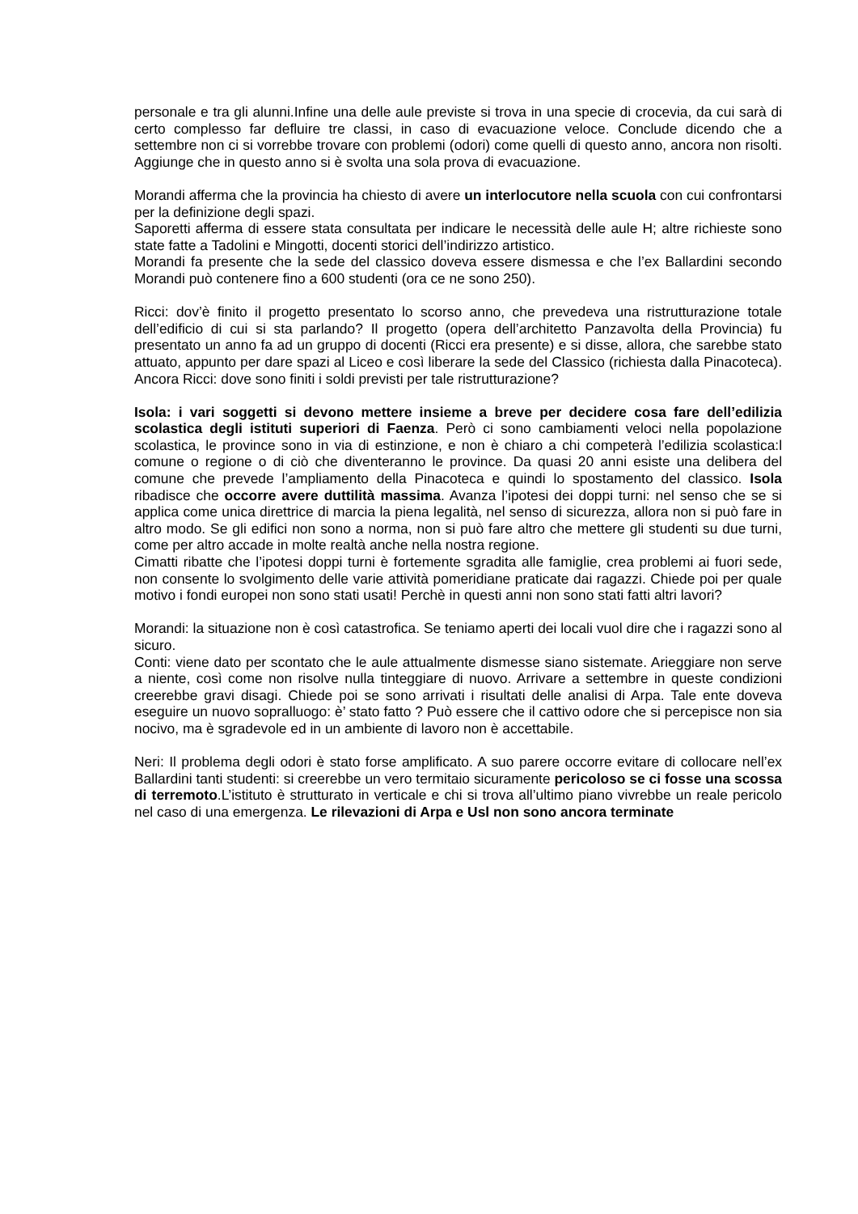personale e tra gli alunni.Infine una delle aule previste si trova in una specie di crocevia, da cui sarà di certo complesso far defluire tre classi, in caso di evacuazione veloce. Conclude dicendo che a settembre non ci si vorrebbe trovare con problemi (odori) come quelli di questo anno, ancora non risolti. Aggiunge che in questo anno si è svolta una sola prova di evacuazione.
Morandi afferma che la provincia ha chiesto di avere un interlocutore nella scuola con cui confrontarsi per la definizione degli spazi.
Saporetti afferma di essere stata consultata per indicare le necessità delle aule H; altre richieste sono state fatte a Tadolini e Mingotti, docenti storici dell’indirizzo artistico.
Morandi fa presente che la sede del classico doveva essere dismessa e che l’ex Ballardini secondo Morandi può contenere fino a 600 studenti (ora ce ne sono 250).
Ricci: dov’è finito il progetto presentato lo scorso anno, che prevedeva una ristrutturazione totale dell’edificio di cui si sta parlando? Il progetto (opera dell’architetto Panzavolta della Provincia) fu presentato un anno fa ad un gruppo di docenti (Ricci era presente) e si disse, allora, che sarebbe stato attuato, appunto per dare spazi al Liceo e così liberare la sede del Classico (richiesta dalla Pinacoteca). Ancora Ricci: dove sono finiti i soldi previsti per tale ristrutturazione?
Isola: i vari soggetti si devono mettere insieme a breve per decidere cosa fare dell’edilizia scolastica degli istituti superiori di Faenza. Però ci sono cambiamenti veloci nella popolazione scolastica, le province sono in via di estinzione, e non è chiaro a chi competerà l’edilizia scolastica:l comune o regione o di ciò che diventeranno le province. Da quasi 20 anni esiste una delibera del comune che prevede l’ampliamento della Pinacoteca e quindi lo spostamento del classico. Isola ribadisce che occorre avere duttilità massima. Avanza l’ipotesi dei doppi turni: nel senso che se si applica come unica direttrice di marcia la piena legalità, nel senso di sicurezza, allora non si può fare in altro modo. Se gli edifici non sono a norma, non si può fare altro che mettere gli studenti su due turni, come per altro accade in molte realtà anche nella nostra regione.
Cimatti ribatte che l’ipotesi doppi turni è fortemente sgradita alle famiglie, crea problemi ai fuori sede, non consente lo svolgimento delle varie attività pomeridiane praticate dai ragazzi. Chiede poi per quale motivo i fondi europei non sono stati usati! Perchè in questi anni non sono stati fatti altri lavori?
Morandi: la situazione non è così catastrofica. Se teniamo aperti dei locali vuol dire che i ragazzi sono al sicuro.
Conti: viene dato per scontato che le aule attualmente dismesse siano sistemate. Arieggiare non serve a niente, così come non risolve nulla tinteggiare di nuovo. Arrivare a settembre in queste condizioni creerebbe gravi disagi. Chiede poi se sono arrivati i risultati delle analisi di Arpa. Tale ente doveva eseguire un nuovo sopralluogo: è’ stato fatto ? Può essere che il cattivo odore che si percepisce non sia nocivo, ma è sgradevole ed in un ambiente di lavoro non è accettabile.
Neri: Il problema degli odori è stato forse amplificato. A suo parere occorre evitare di collocare nell’ex Ballardini tanti studenti: si creerebbe un vero termitaio sicuramente pericoloso se ci fosse una scossa di terremoto.L’istituto è strutturato in verticale e chi si trova all’ultimo piano vivrebbe un reale pericolo nel caso di una emergenza. Le rilevazioni di Arpa e Usl non sono ancora terminate